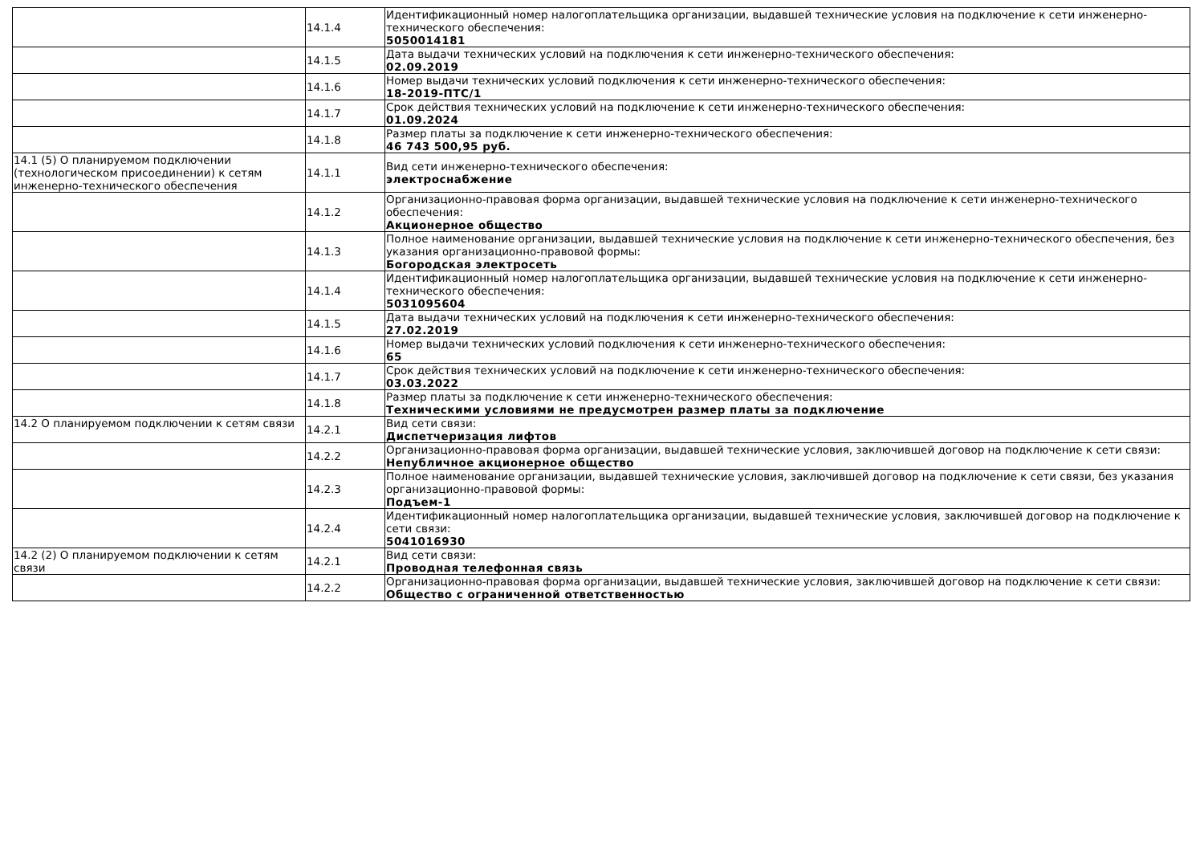| | 14.1.4 | Идентификационный номер налогоплательщика организации, выдавшей технические условия на подключение к сети инженерно-технического обеспечения: 5050014181 |
| | 14.1.5 | Дата выдачи технических условий на подключения к сети инженерно-технического обеспечения: 02.09.2019 |
| | 14.1.6 | Номер выдачи технических условий подключения к сети инженерно-технического обеспечения: 18-2019-ПТС/1 |
| | 14.1.7 | Срок действия технических условий на подключение к сети инженерно-технического обеспечения: 01.09.2024 |
| | 14.1.8 | Размер платы за подключение к сети инженерно-технического обеспечения: 46 743 500,95 руб. |
| 14.1 (5) О планируемом подключении (технологическом присоединении) к сетям инженерно-технического обеспечения | 14.1.1 | Вид сети инженерно-технического обеспечения: электроснабжение |
| | 14.1.2 | Организационно-правовая форма организации, выдавшей технические условия на подключение к сети инженерно-технического обеспечения: Акционерное общество |
| | 14.1.3 | Полное наименование организации, выдавшей технические условия на подключение к сети инженерно-технического обеспечения, без указания организационно-правовой формы: Богородская электросеть |
| | 14.1.4 | Идентификационный номер налогоплательщика организации, выдавшей технические условия на подключение к сети инженерно-технического обеспечения: 5031095604 |
| | 14.1.5 | Дата выдачи технических условий на подключения к сети инженерно-технического обеспечения: 27.02.2019 |
| | 14.1.6 | Номер выдачи технических условий подключения к сети инженерно-технического обеспечения: 65 |
| | 14.1.7 | Срок действия технических условий на подключение к сети инженерно-технического обеспечения: 03.03.2022 |
| | 14.1.8 | Размер платы за подключение к сети инженерно-технического обеспечения: Техническими условиями не предусмотрен размер платы за подключение |
| 14.2 О планируемом подключении к сетям связи | 14.2.1 | Вид сети связи: Диспетчеризация лифтов |
| | 14.2.2 | Организационно-правовая форма организации, выдавшей технические условия, заключившей договор на подключение к сети связи: Непубличное акционерное общество |
| | 14.2.3 | Полное наименование организации, выдавшей технические условия, заключившей договор на подключение к сети связи, без указания организационно-правовой формы: Подъем-1 |
| | 14.2.4 | Идентификационный номер налогоплательщика организации, выдавшей технические условия, заключившей договор на подключение к сети связи: 5041016930 |
| 14.2 (2) О планируемом подключении к сетям связи | 14.2.1 | Вид сети связи: Проводная телефонная связь |
| | 14.2.2 | Организационно-правовая форма организации, выдавшей технические условия, заключившей договор на подключение к сети связи: Общество с ограниченной ответственностью |